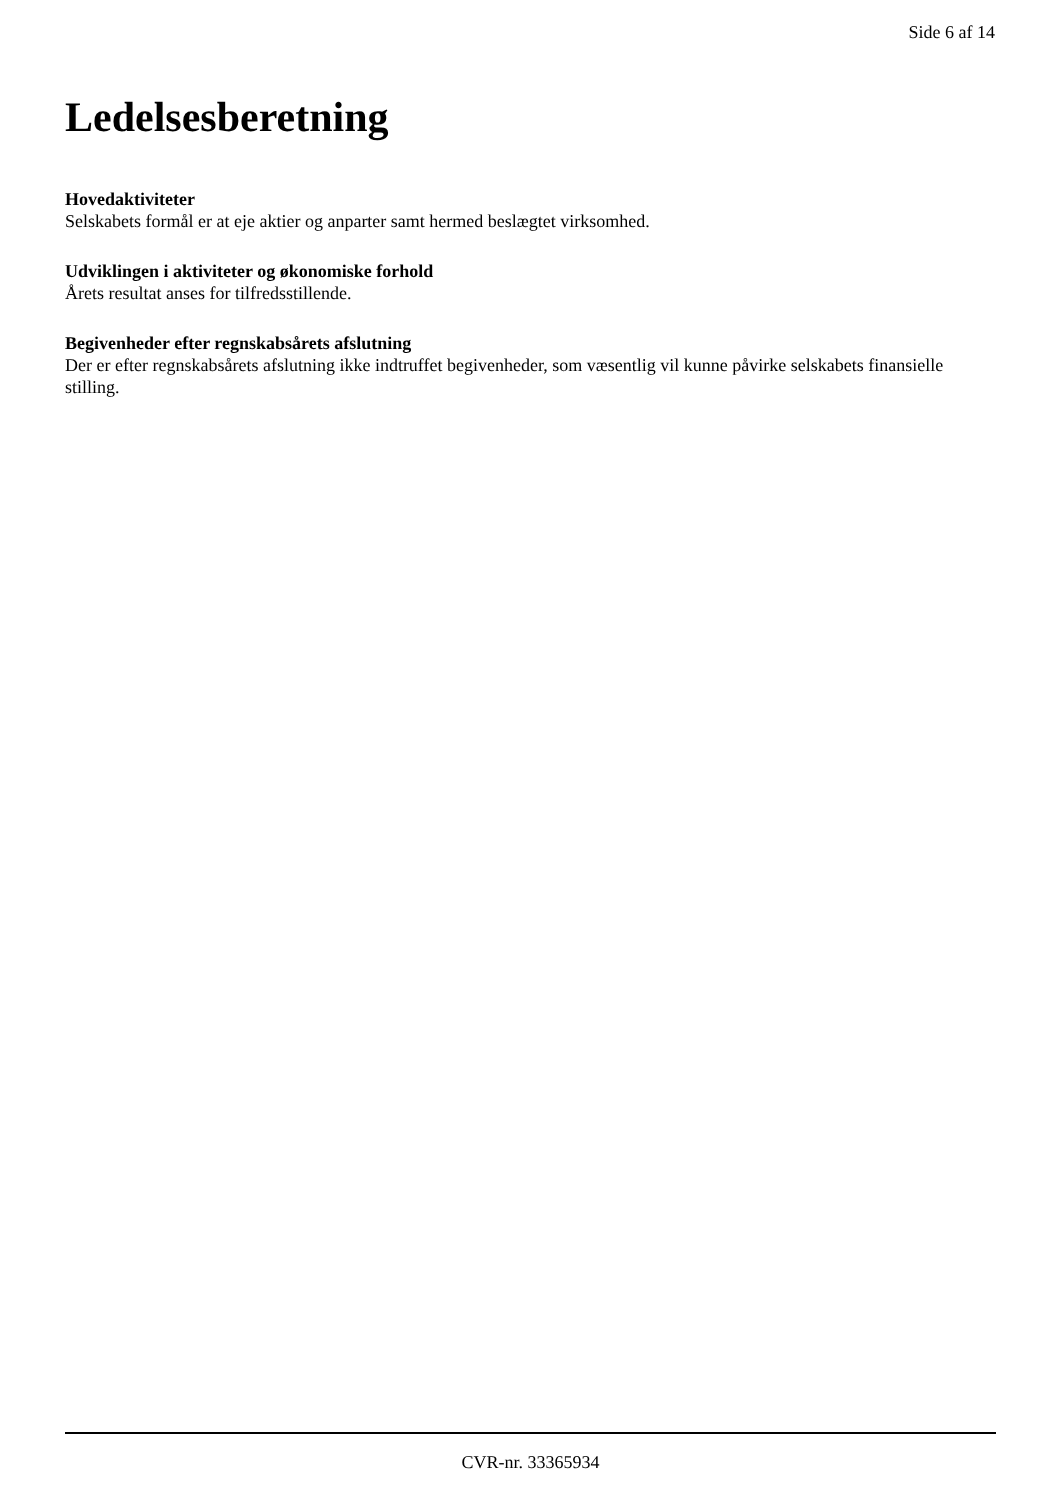Side 6 af 14
Ledelsesberetning
Hovedaktiviteter
Selskabets formål er at eje aktier og anparter samt hermed beslægtet virksomhed.
Udviklingen i aktiviteter og økonomiske forhold
Årets resultat anses for tilfredsstillende.
Begivenheder efter regnskabsårets afslutning
Der er efter regnskabsårets afslutning ikke indtruffet begivenheder, som væsentlig vil kunne påvirke selskabets finansielle stilling.
CVR-nr. 33365934